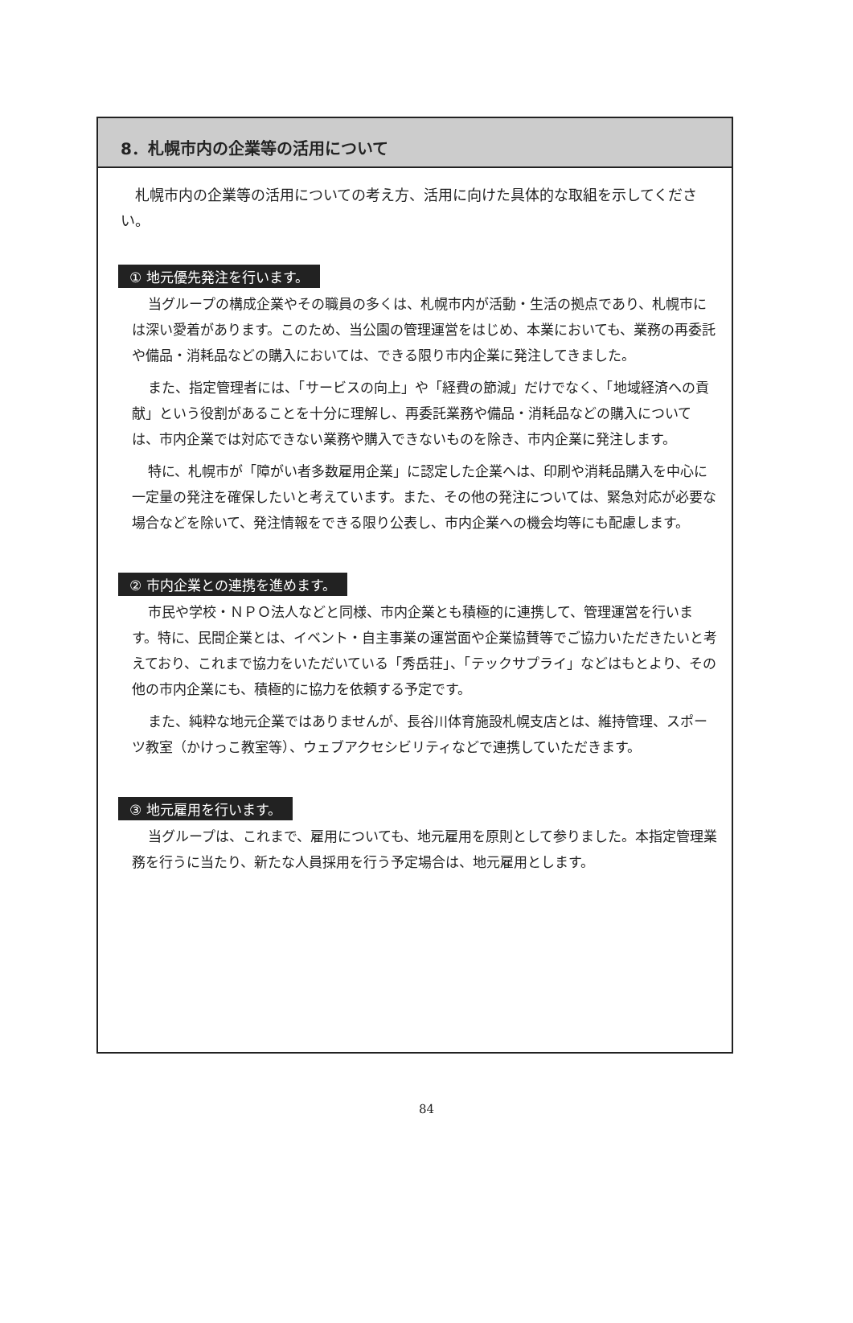8．札幌市内の企業等の活用について
札幌市内の企業等の活用についての考え方、活用に向けた具体的な取組を示してください。
① 地元優先発注を行います。
当グループの構成企業やその職員の多くは、札幌市内が活動・生活の拠点であり、札幌市には深い愛着があります。このため、当公園の管理運営をはじめ、本業においても、業務の再委託や備品・消耗品などの購入においては、できる限り市内企業に発注してきました。
また、指定管理者には、「サービスの向上」や「経費の節減」だけでなく、「地域経済への貢献」という役割があることを十分に理解し、再委託業務や備品・消耗品などの購入については、市内企業では対応できない業務や購入できないものを除き、市内企業に発注します。
特に、札幌市が「障がい者多数雇用企業」に認定した企業へは、印刷や消耗品購入を中心に一定量の発注を確保したいと考えています。また、その他の発注については、緊急対応が必要な場合などを除いて、発注情報をできる限り公表し、市内企業への機会均等にも配慮します。
② 市内企業との連携を進めます。
市民や学校・ＮＰＯ法人などと同様、市内企業とも積極的に連携して、管理運営を行います。特に、民間企業とは、イベント・自主事業の運営面や企業協賛等でご協力いただきたいと考えており、これまで協力をいただいている「秀岳荘」、「テックサプライ」などはもとより、その他の市内企業にも、積極的に協力を依頼する予定です。
また、純粋な地元企業ではありませんが、長谷川体育施設札幌支店とは、維持管理、スポーツ教室（かけっこ教室等）、ウェブアクセシビリティなどで連携していただきます。
③ 地元雇用を行います。
当グループは、これまで、雇用についても、地元雇用を原則として参りました。本指定管理業務を行うに当たり、新たな人員採用を行う予定場合は、地元雇用とします。
84